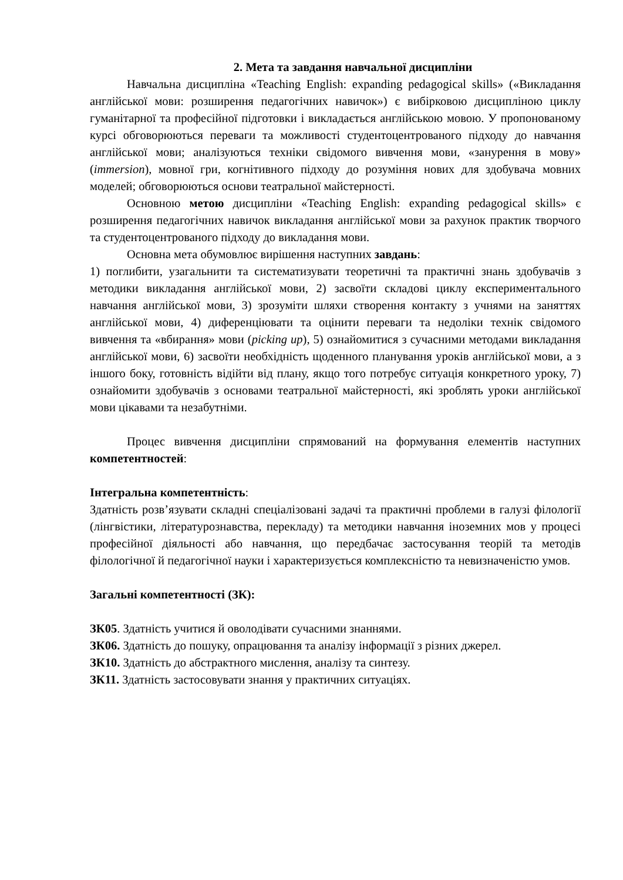2. Мета та завдання навчальної дисципліни
Навчальна дисципліна «Teaching English: expanding pedagogical skills» («Викладання англійської мови: розширення педагогічних навичок») є вибірковою дисципліною циклу гуманітарної та професійної підготовки і викладається англійською мовою. У пропонованому курсі обговорюються переваги та можливості студентоцентрованого підходу до навчання англійської мови; аналізуються техніки свідомого вивчення мови, «занурення в мову» (immersion), мовної гри, когнітивного підходу до розуміння нових для здобувача мовних моделей; обговорюються основи театральної майстерності.
Основною метою дисципліни «Teaching English: expanding pedagogical skills» є розширення педагогічних навичок викладання англійської мови за рахунок практик творчого та студентоцентрованого підходу до викладання мови.
Основна мета обумовлює вирішення наступних завдань:
1) поглибити, узагальнити та систематизувати теоретичні та практичні знань здобувачів з методики викладання англійської мови, 2) засвоїти складові циклу експериментального навчання англійської мови, 3) зрозуміти шляхи створення контакту з учнями на заняттях англійської мови, 4) диференціювати та оцінити переваги та недоліки технік свідомого вивчення та «вбирання» мови (picking up), 5) ознайомитися з сучасними методами викладання англійської мови, 6) засвоїти необхідність щоденного планування уроків англійської мови, а з іншого боку, готовність відійти від плану, якщо того потребує ситуація конкретного уроку, 7) ознайомити здобувачів з основами театральної майстерності, які зроблять уроки англійської мови цікавами та незабутніми.
Процес вивчення дисципліни спрямований на формування елементів наступних компетентностей:
Інтегральна компетентність:
Здатність розв’язувати складні спеціалізовані задачі та практичні проблеми в галузі філології (лінгвістики, літературознавства, перекладу) та методики навчання іноземних мов у процесі професійної діяльності або навчання, що передбачає застосування теорій та методів філологічної й педагогічної науки і характеризується комплексністю та невизначеністю умов.
Загальні компетентності (ЗК):
ЗК05. Здатність учитися й оволодівати сучасними знаннями.
ЗК06. Здатність до пошуку, опрацювання та аналізу інформації з різних джерел.
ЗК10. Здатність до абстрактного мислення, аналізу та синтезу.
ЗК11. Здатність застосовувати знання у практичних ситуаціях.